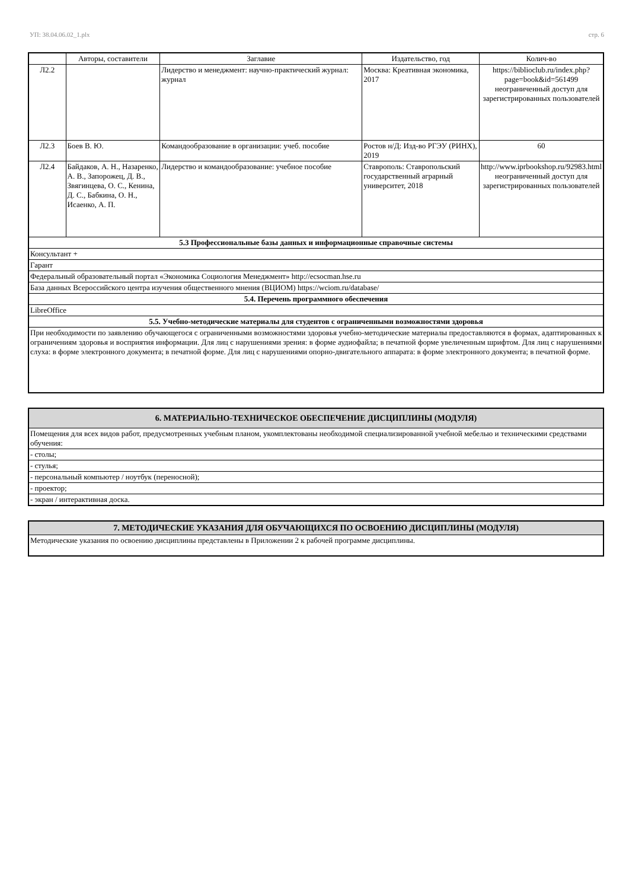УП: 38.04.06.02_1.plx стр. 6
| | Авторы, составители | Заглавие | Издательство, год | Колич-во |
| --- | --- | --- | --- | --- |
| Л2.2 | | Лидерство и менеджмент: научно-практический журнал: журнал | Москва: Креативная экономика, 2017 | https://biblioclub.ru/index.php? page=book&id=561499 неограниченный доступ для зарегистрированных пользователей |
| Л2.3 | Боев В. Ю. | Командообразование в организации: учеб. пособие | Ростов н/Д: Изд-во РГЭУ (РИНХ), 2019 | 60 |
| Л2.4 | Байдаков, А. Н., Назаренко, А. В., Запорожец, Д. В., Звягинцева, О. С., Кенина, Д. С., Бабкина, О. Н., Исаенко, А. П. | Лидерство и командообразование: учебное пособие | Ставрополь: Ставропольский государственный аграрный университет, 2018 | http://www.iprbookshop.ru/92983.html неограниченный доступ для зарегистрированных пользователей |
| 5.3 Профессиональные базы данных и информационные справочные системы | | | | |
| Консультант + | | | | |
| Гарант | | | | |
| Федеральный образовательный портал «Экономика Социология Менеджмент» http://ecsocman.hse.ru | | | | |
| База данных Всероссийского центра изучения общественного мнения (ВЦИОМ) https://wciom.ru/database/ | | | | |
| 5.4. Перечень программного обеспечения | | | | |
| LibreOffice | | | | |
| 5.5. Учебно-методические материалы для студентов с ограниченными возможностями здоровья | | | | |
| При необходимости по заявлению обучающегося с ограниченными возможностями здоровья учебно-методические материалы предоставляются в формах, адаптированных к ограничениям здоровья и восприятия информации. Для лиц с нарушениями зрения: в форме аудиофайла; в печатной форме увеличенным шрифтом. Для лиц с нарушениями слуха: в форме электронного документа; в печатной форме. Для лиц с нарушениями опорно-двигательного аппарата: в форме электронного документа; в печатной форме. | | | | |
| 6. МАТЕРИАЛЬНО-ТЕХНИЧЕСКОЕ ОБЕСПЕЧЕНИЕ ДИСЦИПЛИНЫ (МОДУЛЯ) |
| Помещения для всех видов работ, предусмотренных учебным планом, укомплектованы необходимой специализированной учебной мебелью и техническими средствами обучения: |
| - столы; |
| - стулья; |
| - персональный компьютер / ноутбук (переносной); |
| - проектор; |
| - экран / интерактивная доска. |
| 7. МЕТОДИЧЕСКИЕ УКАЗАНИЯ ДЛЯ ОБУЧАЮЩИХСЯ ПО ОСВОЕНИЮ ДИСЦИПЛИНЫ (МОДУЛЯ) |
| Методические указания по освоению дисциплины представлены в Приложении 2 к рабочей программе дисциплины. |